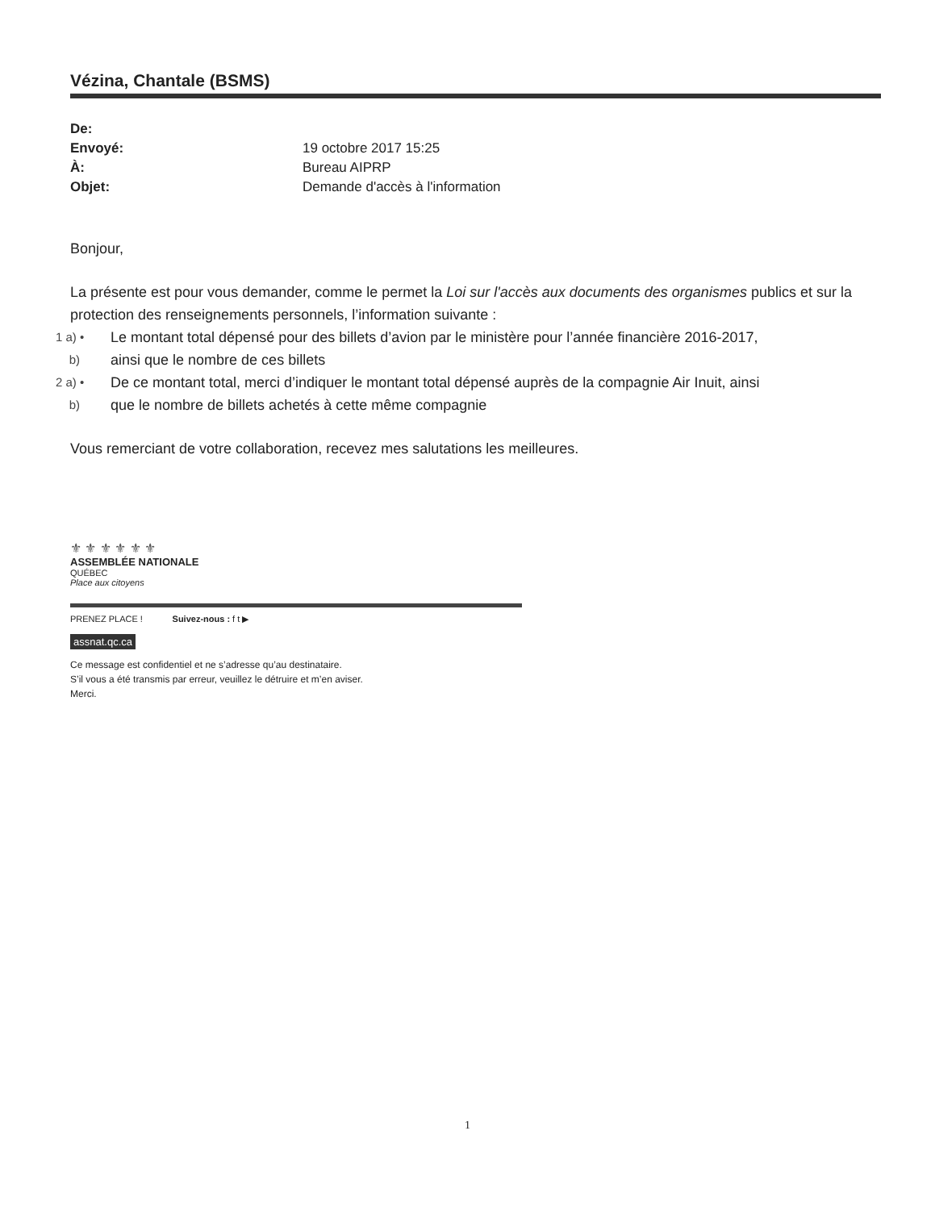Vézina, Chantale (BSMS)
| De: | |
| Envoyé: | 19 octobre 2017 15:25 |
| À: | Bureau AIPRP |
| Objet: | Demande d'accès à l'information |
Bonjour,
La présente est pour vous demander, comme le permet la Loi sur l'accès aux documents des organismes publics et sur la protection des renseignements personnels, l’information suivante :
1 a) • Le montant total dépensé pour des billets d’avion par le ministère pour l’année financière 2016-2017,
b) ainsi que le nombre de ces billets
2 a) • De ce montant total, merci d’indiquer le montant total dépensé auprès de la compagnie Air Inuit, ainsi
b) que le nombre de billets achetés à cette même compagnie
Vous remerciant de votre collaboration, recevez mes salutations les meilleures.
⚜ ⚜ ⚜ ⚜ ⚜ ⚜
ASSEMBLÉE NATIONALE
QUÉBEC
Place aux citoyens
PRENEZ PLACE ! Suivez-nous : f t ▶
assnat.qc.ca
Ce message est confidentiel et ne s’adresse qu’au destinataire.
S’il vous a été transmis par erreur, veuillez le détruire et m’en aviser.
Merci.
1